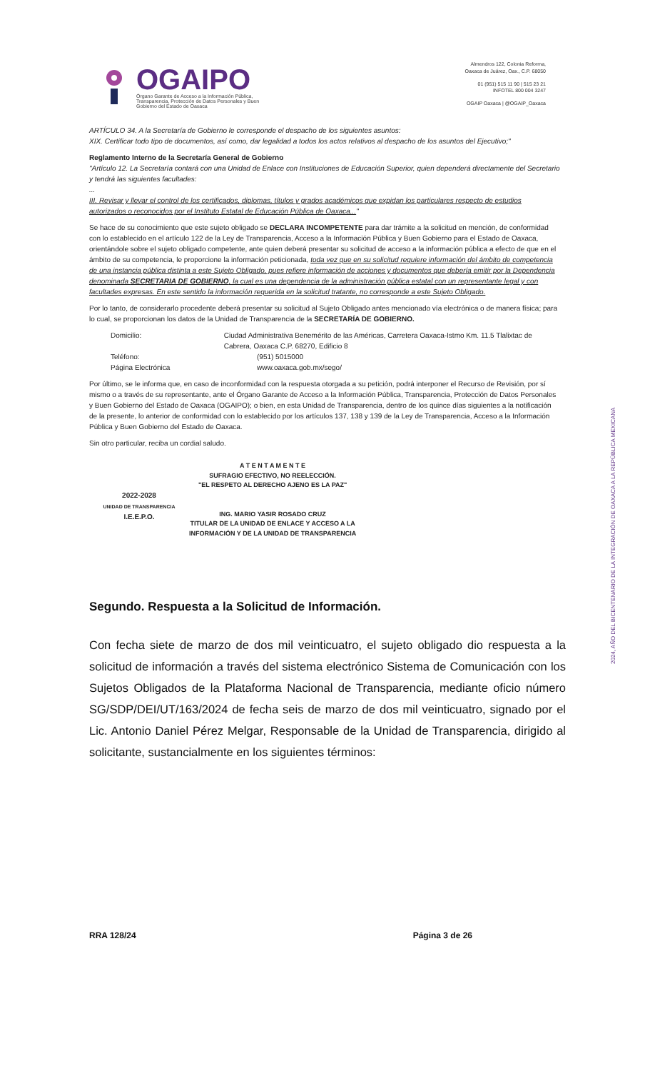OGAIPO
Órgano Garante de Acceso a la Información Pública, Transparencia, Protección de Datos Personales y Buen Gobierno del Estado de Oaxaca
Almendros 122, Colonia Reforma,
Oaxaca de Juárez, Oax., C.P. 68050
01 (951) 515 11 90 | 515 23 21
INFOTEL 800 004 3247
OGAIP Oaxaca | @OGAIP_Oaxaca
2024, AÑO DEL BICENTENARIO DE LA INTEGRACIÓN DE OAXACA A LA REPÚBLICA MEXICANA
ARTÍCULO 34. A la Secretaría de Gobierno le corresponde el despacho de los siguientes asuntos:
XIX. Certificar todo tipo de documentos, así como, dar legalidad a todos los actos relativos al despacho de los asuntos del Ejecutivo;"
Reglamento Interno de la Secretaría General de Gobierno
"Artículo 12. La Secretaría contará con una Unidad de Enlace con Instituciones de Educación Superior, quien dependerá directamente del Secretario y tendrá las siguientes facultades:
...
III. Revisar y llevar el control de los certificados, diplomas, títulos y grados académicos que expidan los particulares respecto de estudios autorizados o reconocidos por el Instituto Estatal de Educación Pública de Oaxaca..."
Se hace de su conocimiento que este sujeto obligado se DECLARA INCOMPETENTE para dar trámite a la solicitud en mención, de conformidad con lo establecido en el artículo 122 de la Ley de Transparencia, Acceso a la Información Pública y Buen Gobierno para el Estado de Oaxaca, orientándole sobre el sujeto obligado competente, ante quien deberá presentar su solicitud de acceso a la información pública a efecto de que en el ámbito de su competencia, le proporcione la información peticionada, toda vez que en su solicitud requiere información del ámbito de competencia de una instancia pública distinta a este Sujeto Obligado, pues refiere información de acciones y documentos que debería emitir por la Dependencia denominada SECRETARIA DE GOBIERNO, la cual es una dependencia de la administración pública estatal con un representante legal y con facultades expresas. En este sentido la información requerida en la solicitud tratante, no corresponde a este Sujeto Obligado.
Por lo tanto, de considerarlo procedente deberá presentar su solicitud al Sujeto Obligado antes mencionado vía electrónica o de manera física; para lo cual, se proporcionan los datos de la Unidad de Transparencia de la SECRETARÍA DE GOBIERNO.
Domicilio: Ciudad Administrativa Benemérito de las Américas, Carretera Oaxaca-Istmo Km. 11.5 Tlalixtac de Cabrera, Oaxaca C.P. 68270, Edificio 8
Teléfono: (951) 5015000
Página Electrónica www.oaxaca.gob.mx/sego/
Por último, se le informa que, en caso de inconformidad con la respuesta otorgada a su petición, podrá interponer el Recurso de Revisión, por sí mismo o a través de su representante, ante el Órgano Garante de Acceso a la Información Pública, Transparencia, Protección de Datos Personales y Buen Gobierno del Estado de Oaxaca (OGAIPO); o bien, en esta Unidad de Transparencia, dentro de los quince días siguientes a la notificación de la presente, lo anterior de conformidad con lo establecido por los artículos 137, 138 y 139 de la Ley de Transparencia, Acceso a la Información Pública y Buen Gobierno del Estado de Oaxaca.
Sin otro particular, reciba un cordial saludo.
2022-2028
UNIDAD DE TRANSPARENCIA
I.E.E.P.O.
A T E N T A M E N T E
SUFRAGIO EFECTIVO, NO REELECCIÓN.
"EL RESPETO AL DERECHO AJENO ES LA PAZ"
ING. MARIO YASIR ROSADO CRUZ
TITULAR DE LA UNIDAD DE ENLACE Y ACCESO A LA
INFORMACIÓN Y DE LA UNIDAD DE TRANSPARENCIA
Segundo. Respuesta a la Solicitud de Información.
Con fecha siete de marzo de dos mil veinticuatro, el sujeto obligado dio respuesta a la solicitud de información a través del sistema electrónico Sistema de Comunicación con los Sujetos Obligados de la Plataforma Nacional de Transparencia, mediante oficio número SG/SDP/DEI/UT/163/2024 de fecha seis de marzo de dos mil veinticuatro, signado por el Lic. Antonio Daniel Pérez Melgar, Responsable de la Unidad de Transparencia, dirigido al solicitante, sustancialmente en los siguientes términos:
RRA 128/24 Página 3 de 26